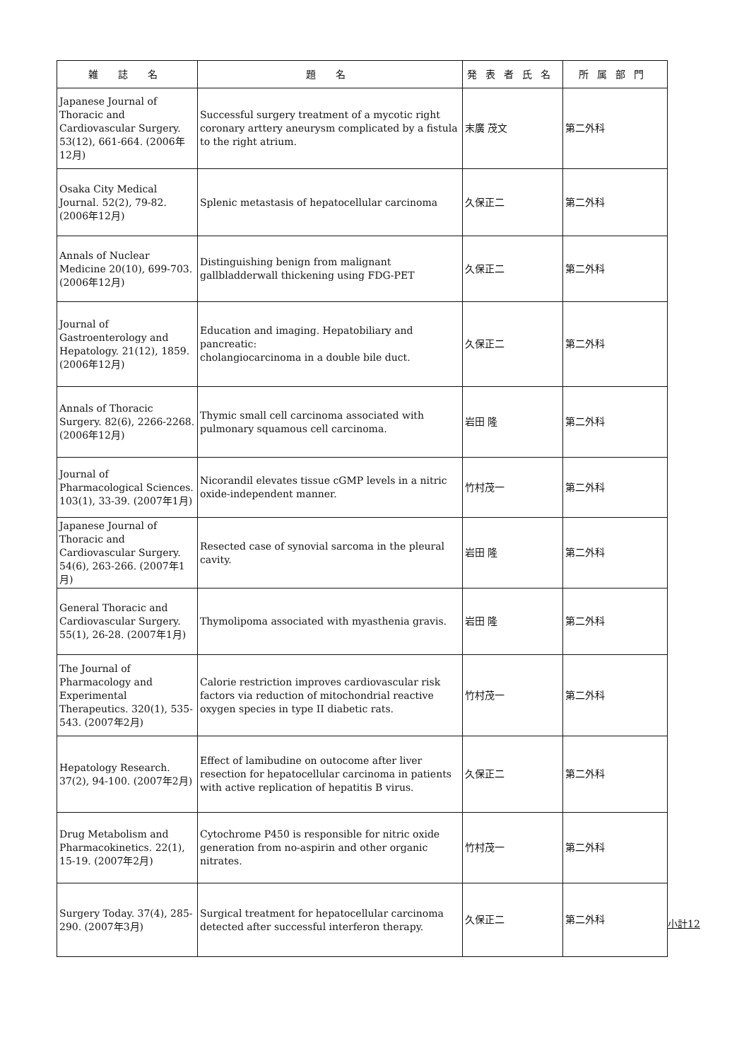| 雑 誌 名 | 題 名 | 発表者氏名 | 所属部門 |
| --- | --- | --- | --- |
| Japanese Journal of Thoracic and Cardiovascular Surgery. 53(12), 661-664. (2006年12月) | Successful surgery treatment of a mycotic right coronary arttery aneurysm complicated by a fistula to the right atrium. | 末廣 茂文 | 第二外科 |
| Osaka City Medical Journal. 52(2), 79-82. (2006年12月) | Splenic metastasis of hepatocellular carcinoma | 久保正二 | 第二外科 |
| Annals of Nuclear Medicine 20(10), 699-703. (2006年12月) | Distinguishing benign from malignant gallbladderwall thickening using FDG-PET | 久保正二 | 第二外科 |
| Journal of Gastroenterology and Hepatology. 21(12), 1859. (2006年12月) | Education and imaging. Hepatobiliary and pancreatic: cholangiocarcinoma in a double bile duct. | 久保正二 | 第二外科 |
| Annals of Thoracic Surgery. 82(6), 2266-2268. (2006年12月) | Thymic small cell carcinoma associated with pulmonary squamous cell carcinoma. | 岩田 隆 | 第二外科 |
| Journal of Pharmacological Sciences. 103(1), 33-39. (2007年1月) | Nicorandil elevates tissue cGMP levels in a nitric oxide-independent manner. | 竹村茂一 | 第二外科 |
| Japanese Journal of Thoracic and Cardiovascular Surgery. 54(6), 263-266. (2007年1月) | Resected case of synovial sarcoma in the pleural cavity. | 岩田 隆 | 第二外科 |
| General Thoracic and Cardiovascular Surgery. 55(1), 26-28. (2007年1月) | Thymolipoma associated with myasthenia gravis. | 岩田 隆 | 第二外科 |
| The Journal of Pharmacology and Experimental Therapeutics. 320(1), 535-543. (2007年2月) | Calorie restriction improves cardiovascular risk factors via reduction of mitochondrial reactive oxygen species in type II diabetic rats. | 竹村茂一 | 第二外科 |
| Hepatology Research. 37(2), 94-100. (2007年2月) | Effect of lamibudine on outocome after liver resection for hepatocellular carcinoma in patients with active replication of hepatitis B virus. | 久保正二 | 第二外科 |
| Drug Metabolism and Pharmacokinetics. 22(1), 15-19. (2007年2月) | Cytochrome P450 is responsible for nitric oxide generation from no-aspirin and other organic nitrates. | 竹村茂一 | 第二外科 |
| Surgery Today. 37(4), 285-290. (2007年3月) | Surgical treatment for hepatocellular carcinoma detected after successful interferon therapy. | 久保正二 | 第二外科 |
小計12